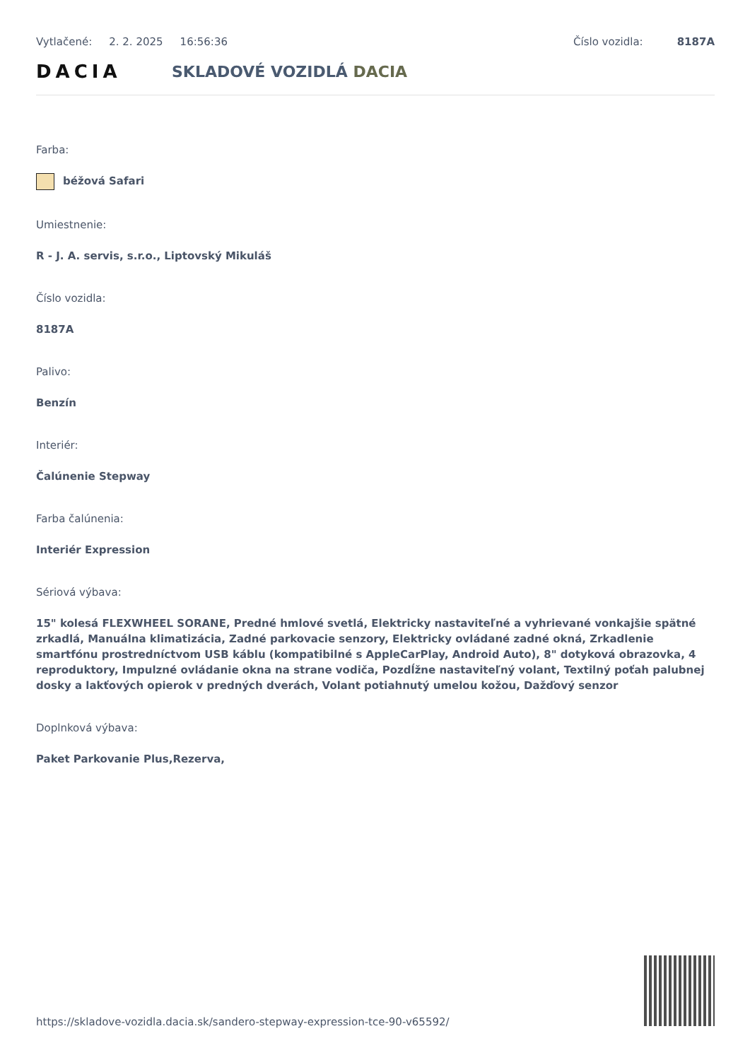Vytlačené: 2. 2. 2025 16:56:36 Číslo vozidla: 8187A
DACIA
SKLADOVÉ VOZIDLÁ DACIA
Farba:
béžová Safari
Umiestnenie:
R - J. A. servis, s.r.o., Liptovský Mikuláš
Číslo vozidla:
8187A
Palivo:
Benzín
Interiér:
Čalúnenie Stepway
Farba čalúnenia:
Interiér Expression
Sériová výbava:
15" kolesá FLEXWHEEL SORANE, Predné hmlové svetlá, Elektricky nastaviteľné a vyhrievané vonkajšie spätné zrkadlá, Manuálna klimatizácia, Zadné parkovacie senzory, Elektricky ovládané zadné okná, Zrkadlenie smartfónu prostredníctvom USB káblu (kompatibilné s AppleCarPlay, Android Auto), 8" dotyková obrazovka, 4 reproduktory, Impulzné ovládanie okna na strane vodiča, Pozdĺžne nastaviteľný volant, Textilný poťah palubnej dosky a lakťových opierok v predných dverách, Volant potiahnutý umelou kožou, Dažďový senzor
Doplnková výbava:
Paket Parkovanie Plus,Rezerva,
https://skladove-vozidla.dacia.sk/sandero-stepway-expression-tce-90-v65592/